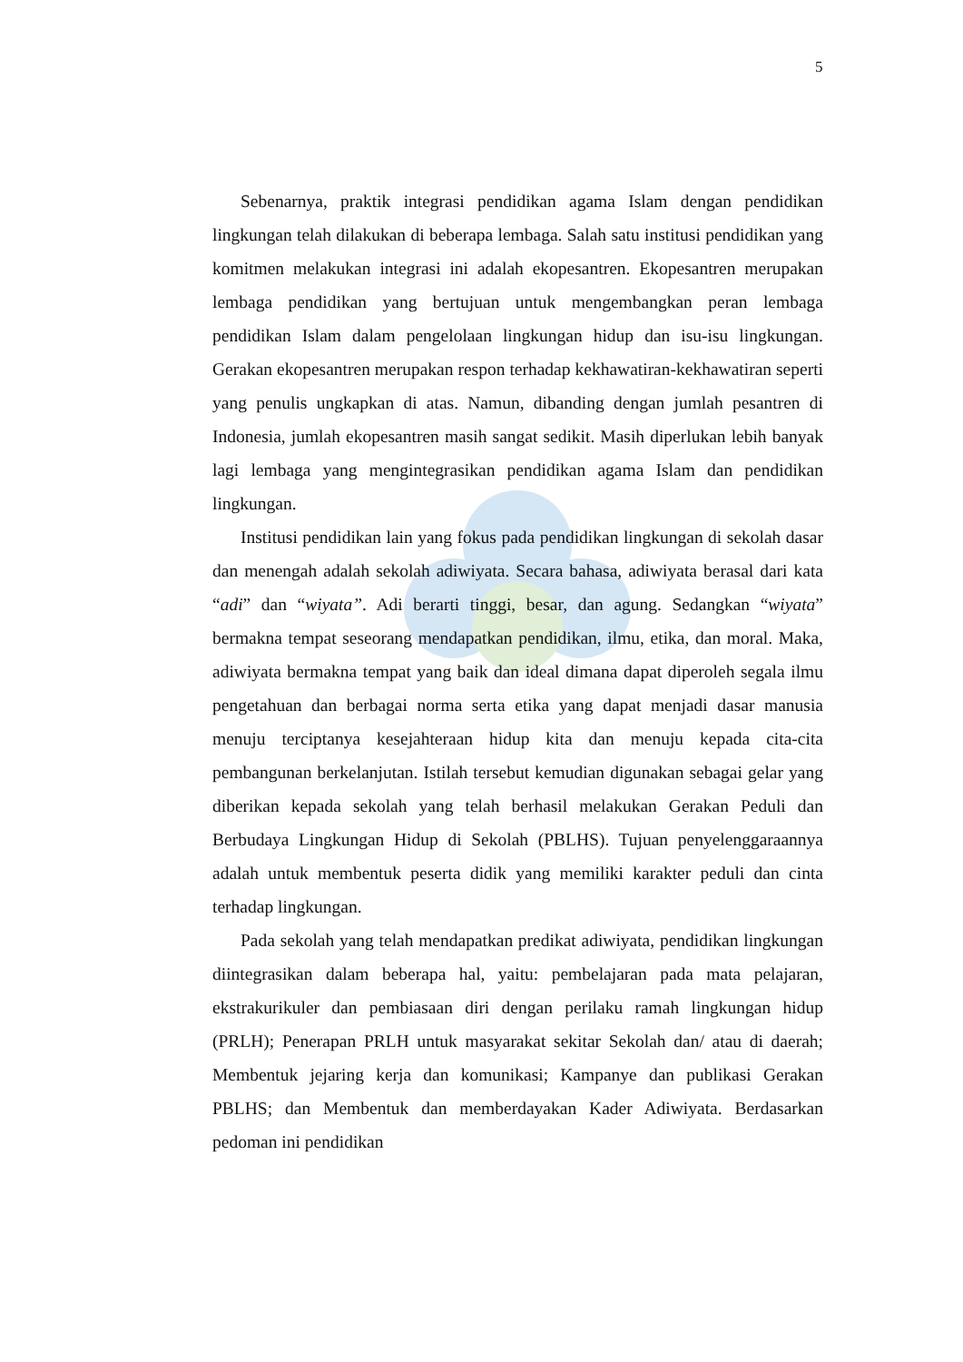5
Sebenarnya, praktik integrasi pendidikan agama Islam dengan pendidikan lingkungan telah dilakukan di beberapa lembaga. Salah satu institusi pendidikan yang komitmen melakukan integrasi ini adalah ekopesantren. Ekopesantren merupakan lembaga pendidikan yang bertujuan untuk mengembangkan peran lembaga pendidikan Islam dalam pengelolaan lingkungan hidup dan isu-isu lingkungan. Gerakan ekopesantren merupakan respon terhadap kekhawatiran-kekhawatiran seperti yang penulis ungkapkan di atas. Namun, dibanding dengan jumlah pesantren di Indonesia, jumlah ekopesantren masih sangat sedikit. Masih diperlukan lebih banyak lagi lembaga yang mengintegrasikan pendidikan agama Islam dan pendidikan lingkungan.
Institusi pendidikan lain yang fokus pada pendidikan lingkungan di sekolah dasar dan menengah adalah sekolah adiwiyata. Secara bahasa, adiwiyata berasal dari kata “adi” dan “wiyata”. Adi berarti tinggi, besar, dan agung. Sedangkan “wiyata” bermakna tempat seseorang mendapatkan pendidikan, ilmu, etika, dan moral. Maka, adiwiyata bermakna tempat yang baik dan ideal dimana dapat diperoleh segala ilmu pengetahuan dan berbagai norma serta etika yang dapat menjadi dasar manusia menuju terciptanya kesejahteraan hidup kita dan menuju kepada cita-cita pembangunan berkelanjutan. Istilah tersebut kemudian digunakan sebagai gelar yang diberikan kepada sekolah yang telah berhasil melakukan Gerakan Peduli dan Berbudaya Lingkungan Hidup di Sekolah (PBLHS). Tujuan penyelenggaraannya adalah untuk membentuk peserta didik yang memiliki karakter peduli dan cinta terhadap lingkungan.
Pada sekolah yang telah mendapatkan predikat adiwiyata, pendidikan lingkungan diintegrasikan dalam beberapa hal, yaitu: pembelajaran pada mata pelajaran, ekstrakurikuler dan pembiasaan diri dengan perilaku ramah lingkungan hidup (PRLH); Penerapan PRLH untuk masyarakat sekitar Sekolah dan/ atau di daerah; Membentuk jejaring kerja dan komunikasi; Kampanye dan publikasi Gerakan PBLHS; dan Membentuk dan memberdayakan Kader Adiwiyata. Berdasarkan pedoman ini pendidikan